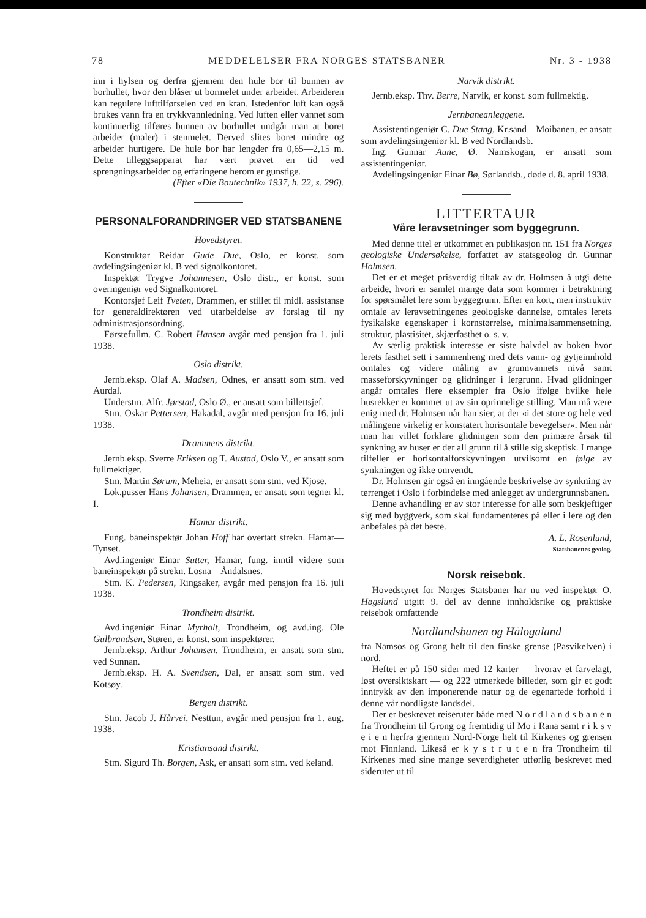78 MEDDELELSER FRA NORGES STATSBANER Nr. 3 - 1938
inn i hylsen og derfra gjennem den hule bor til bunnen av borhullet, hvor den blåser ut bormelet under arbeidet. Arbeideren kan regulere lufttilførselen ved en kran. Istedenfor luft kan også brukes vann fra en trykkvannledning. Ved luften eller vannet som kontinuerlig tilføres bunnen av borhullet undgår man at boret arbeider (maler) i stenmelet. Derved slites boret mindre og arbeider hurtigere. De hule bor har lengder fra 0,65—2,15 m. Dette tilleggsapparat har vært prøvet en tid ved sprengningsarbeider og erfaringene herom er gunstige.
(Efter «Die Bautechnik» 1937, h. 22, s. 296).
PERSONALFORANDRINGER VED STATSBANENE
Hovedstyret.
Konstruktør Reidar Gude Due, Oslo, er konst. som avdelingsingeniør kl. B ved signalkontoret.
Inspektør Trygve Johannesen, Oslo distr., er konst. som overingeniør ved Signalkontoret.
Kontorsjef Leif Tveten, Drammen, er stillet til midl. assistanse for generaldirektøren ved utarbeidelse av forslag til ny administrasjonsordning.
Førstefullm. C. Robert Hansen avgår med pensjon fra 1. juli 1938.
Oslo distrikt.
Jernb.eksp. Olaf A. Madsen, Odnes, er ansatt som stm. ved Aurdal.
Understm. Alfr. Jørstad, Oslo Ø., er ansatt som billettsjef.
Stm. Oskar Pettersen, Hakadal, avgår med pensjon fra 16. juli 1938.
Drammens distrikt.
Jernb.eksp. Sverre Eriksen og T. Austad, Oslo V., er ansatt som fullmektiger.
Stm. Martin Sørum, Meheia, er ansatt som stm. ved Kjose.
Lok.pusser Hans Johansen, Drammen, er ansatt som tegner kl. I.
Hamar distrikt.
Fung. baneinspektør Johan Hoff har overtatt strekn. Hamar—Tynset.
Avd.ingeniør Einar Sutter, Hamar, fung. inntil videre som baneinspektør på strekn. Losna—Åndalsnes.
Stm. K. Pedersen, Ringsaker, avgår med pensjon fra 16. juli 1938.
Trondheim distrikt.
Avd.ingeniør Einar Myrholt, Trondheim, og avd.ing. Ole Gulbrandsen, Støren, er konst. som inspektører.
Jernb.eksp. Arthur Johansen, Trondheim, er ansatt som stm. ved Sunnan.
Jernb.eksp. H. A. Svendsen, Dal, er ansatt som stm. ved Kotsøy.
Bergen distrikt.
Stm. Jacob J. Hårvei, Nesttun, avgår med pensjon fra 1. aug. 1938.
Kristiansand distrikt.
Stm. Sigurd Th. Borgen, Ask, er ansatt som stm. ved keland.
Narvik distrikt.
Jernb.eksp. Thv. Berre, Narvik, er konst. som fullmektig.
Jernbaneanleggene.
Assistentingeniør C. Due Stang, Kr.sand—Moibanen, er ansatt som avdelingsingeniør kl. B ved Nordlandsb.
Ing. Gunnar Aune, Ø. Namskogan, er ansatt som assistentingeniør.
Avdelingsingeniør Einar Bø, Sørlandsb., døde d. 8. april 1938.
LITTERTAUR
Våre leravsetninger som byggegrunn.
Med denne titel er utkommet en publikasjon nr. 151 fra Norges geologiske Undersøkelse, forfattet av statsgeolog dr. Gunnar Holmsen.
Det er et meget prisverdig tiltak av dr. Holmsen å utgi dette arbeide, hvori er samlet mange data som kommer i betraktning for spørsmålet lere som byggegrunn. Efter en kort, men instruktiv omtale av leravsetningenes geologiske dannelse, omtales lerets fysikalske egenskaper i kornstørrelse, minimalsammensetning, struktur, plastisitet, skjærfasthet o. s. v.
Av særlig praktisk interesse er siste halvdel av boken hvor lerets fasthet sett i sammenheng med dets vann- og gytjeinnhold omtales og videre måling av grunnvannets nivå samt masseforskyvninger og glidninger i lergrunn. Hvad glidninger angår omtales flere eksempler fra Oslo ifølge hvilke hele husrekker er kommet ut av sin oprinnelige stilling. Man må være enig med dr. Holmsen når han sier, at der «i det store og hele ved målingene virkelig er konstatert horisontale bevegelser». Men når man har villet forklare glidningen som den primære årsak til synkning av huser er der all grunn til å stille sig skeptisk. I mange tilfeller er horisontalforskyvningen utvilsomt en følge av synkningen og ikke omvendt.
Dr. Holmsen gir også en inngående beskrivelse av synkning av terrenget i Oslo i forbindelse med anlegget av undergrunnsbanen.
Denne avhandling er av stor interesse for alle som beskjeftiger sig med byggverk, som skal fundamenteres på eller i lere og den anbefales på det beste.
A. L. Rosenlund,
Statsbanenes geolog.
Norsk reisebok.
Hovedstyret for Norges Statsbaner har nu ved inspektør O. Høgslund utgitt 9. del av denne innholdsrike og praktiske reisebok omfattende
Nordlandsbanen og Hålogaland
fra Namsos og Grong helt til den finske grense (Pasvikelven) i nord.
Heftet er på 150 sider med 12 karter — hvorav et farvelagt, løst oversiktskart — og 222 utmerkede billeder, som gir et godt inntrykk av den imponerende natur og de egenartede forhold i denne vår nordligste landsdel.
Der er beskrevet reiseruter både med N o r d l a n d s b a n e n fra Trondheim til Grong og fremtidig til Mo i Rana samt r i k s v e i e n herfra gjennem Nord-Norge helt til Kirkenes og grensen mot Finnland. Likeså er k y s t r u t e n fra Trondheim til Kirkenes med sine mange severdigheter utførlig beskrevet med sideruter ut til